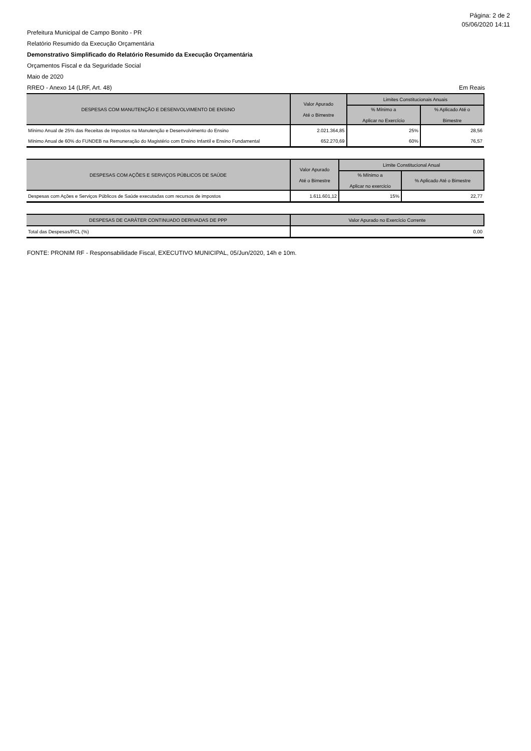Página: 2 de 2
05/06/2020 14:11
Prefeitura Municipal de Campo Bonito - PR
Relatório Resumido da Execução Orçamentária
Demonstrativo Simplificado do Relatório Resumido da Execução Orçamentária
Orçamentos Fiscal e da Seguridade Social
Maio de 2020
RREO - Anexo 14 (LRF, Art. 48) Em Reais
| DESPESAS COM MANUTENÇÃO E DESENVOLVIMENTO DE ENSINO | Valor Apurado Até o Bimestre | Limites Constitucionais Anuais | |
| --- | --- | --- | --- |
| | | % Mínimo a Aplicar no Exercício | % Aplicado Até o Bimestre |
| Mínimo Anual de 25% das Receitas de Impostos na Manutenção e Desenvolvimento do Ensino | 2.021.364,85 | 25% | 28,56 |
| Mínimo Anual de 60% do FUNDEB na Remuneração do Magistério com Ensino Infantil e Ensino Fundamental | 652.270,69 | 60% | 76,57 |
| DESPESAS COM AÇÕES E SERVIÇOS PÚBLICOS DE SAÚDE | Valor Apurado Até o Bimestre | Limite Constitucional Anual | |
| --- | --- | --- | --- |
| | | % Mínimo a Aplicar no exercicio | % Aplicado Até o Bimestre |
| Despesas com Ações e Serviços Públicos de Saúde executadas com recursos de impostos | 1.611.601,12 | 15% | 22,77 |
| DESPESAS DE CARÁTER CONTINUADO DERIVADAS DE PPP | Valor Apurado no Exercício Corrente |
| --- | --- |
| Total das Despesas/RCL (%) | 0,00 |
FONTE: PRONIM RF - Responsabilidade Fiscal, EXECUTIVO MUNICIPAL, 05/Jun/2020, 14h e 10m.